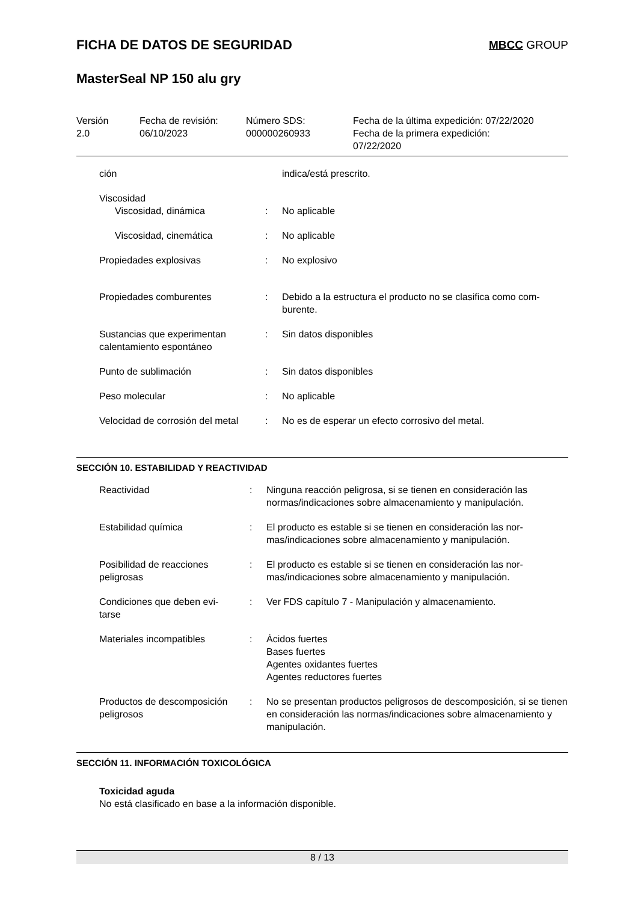FICHA DE DATOS DE SEGURIDAD
MBCC GROUP
MasterSeal NP 150 alu gry
| Versión 2.0 | Fecha de revisión: 06/10/2023 | Número SDS: 000000260933 | Fecha de la última expedición: 07/22/2020 Fecha de la primera expedición: 07/22/2020 |
| ción | | indica/está prescrito. |
| Viscosidad | | |
| Viscosidad, dinámica | : | No aplicable |
| Viscosidad, cinemática | : | No aplicable |
| Propiedades explosivas | : | No explosivo |
| Propiedades comburentes | : | Debido a la estructura el producto no se clasifica como com- burente. |
| Sustancias que experimentan calentamiento espontáneo | : | Sin datos disponibles |
| Punto de sublimación | : | Sin datos disponibles |
| Peso molecular | : | No aplicable |
| Velocidad de corrosión del metal | : | No es de esperar un efecto corrosivo del metal. |
SECCIÓN 10. ESTABILIDAD Y REACTIVIDAD
| Reactividad | : | Ninguna reacción peligrosa, si se tienen en consideración las normas/indicaciones sobre almacenamiento y manipulación. |
| Estabilidad química | : | El producto es estable si se tienen en consideración las nor- mas/indicaciones sobre almacenamiento y manipulación. |
| Posibilidad de reacciones peligrosas | : | El producto es estable si se tienen en consideración las nor- mas/indicaciones sobre almacenamiento y manipulación. |
| Condiciones que deben evi- tarse | : | Ver FDS capítulo 7 - Manipulación y almacenamiento. |
| Materiales incompatibles | : | Ácidos fuertes Bases fuertes Agentes oxidantes fuertes Agentes reductores fuertes |
| Productos de descomposición peligrosos | : | No se presentan productos peligrosos de descomposición, si se tienen en consideración las normas/indicaciones sobre almacenamiento y manipulación. |
SECCIÓN 11. INFORMACIÓN TOXICOLÓGICA
Toxicidad aguda
No está clasificado en base a la información disponible.
8 / 13